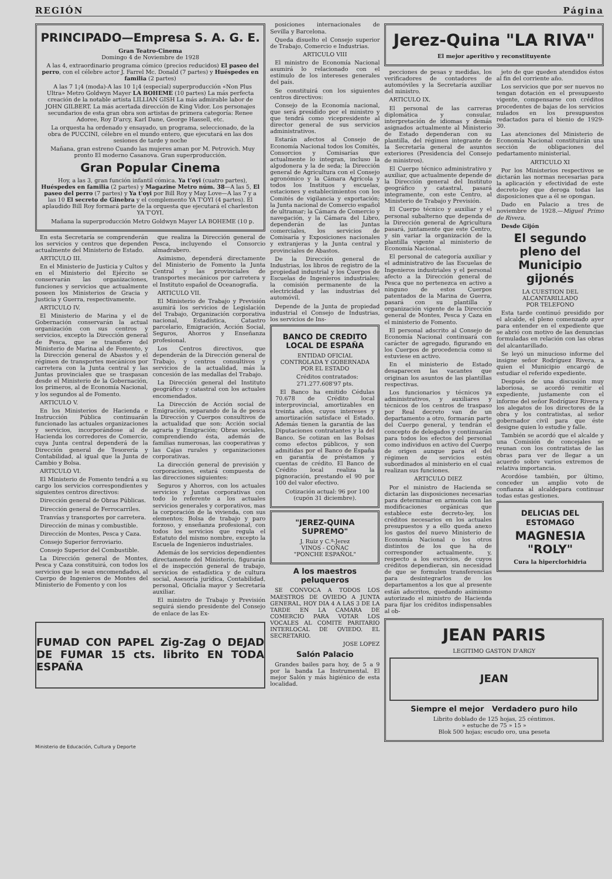REGIÓN Página
PRINCIPADO—Empresa S. A. G. E.
Gran Teatro-Cinema
Domingo 4 de Noviembre de 1928
A las 4, extraordinario programa cómico (precios reducidos) El paseo del perro, con el célebre actor J. Farrel Mc. Donald (7 partes) y Huéspedes en familia (2 partes)
A las 7 1¡4 (moda)-A las 10 1¡4 (especial) superproducción «Non Plus Ultra» Metro Goldwyn Mayer LA BOHEME (10 partes) La más perfecta creación de la notable artista LILLIAN GISH La más admirable labor de JOHN GILBERT. La más acertada dirección de King Vidor. Los personajes secundarios de esta gran obra son artistas de primera categoría: Renee Adoree, Roy D'arcy, Karl Dane, George Hassell, etc.
La orquesta ha ordenado y ensayado, un programa, seleccionado, de la obra de PUCCINI, célebre en el mundo entero, que ejecutará en las dos sesiones de tarde y noche
Mañana, gran estreno Cuando las mujeres aman por M. Petrovich. Muy pronto El moderno Casanova. Gran superproducción.
Gran Popular Cinema
Hoy, a las 3, gran función infantil cómica. Ya t'oyi (cuatro partes), Huéspedes en familia (2 partes) y Magazine Metro núm. 38—A las 5, El paseo del perro (7 partes) y Ya t'oyi por Bill Roy y May Love—A las 7 y a las 10 El secreto de Ginebra y el complemento YA T'OYI (4 partes). El aplaudido Bill Roy formará parte de la orquesta que ejecutará el charleston YA T'OYI.
Mañana la superproducción Metro Goldwyn Mayer LA BOHEME (10 p.
En esta Secretaría se comprenderán los servicios y centros que dependen actualmente del Ministerio de Estado.
ARTICULO III.
En el Ministerio de Justicia y Cultos y en el Ministerio del Ejército se conservarán las organizaciones, funciones y servicios que actualmente poseen los Ministerios de Gracia y Justicia y Guerra, respectivamente.
ARTICULO IV.
El Ministerio de Marina y el de Gobernación conservarán la actual organización con sus centros y servicios, excepto la Dirección general de Pesca, que se transfiere del Ministerio de Marina al de Fomento, y la Dirección general de Abastos y el régimen de transportes mecánicos por carretera con la Junta central y las Juntas provinciales que se traspasan desde el Ministerio de la Gobernación, los primeros, al de Economía Nacional, y los segundos al de Fomento.
ARTICULO V.
En los Ministerios de Hacienda e Instrucción Pública continuarán funcionado las actuales organizaciones y servicios, incorporándose al de Hacienda los corredores de Comercio, cuya Junta central dependerá de la Dirección general de Tesorería y Contabilidad, al igual que la Junta de Cambio y Bolsa.
ARTICULO VI.
El Ministerio de Fomento tendrá a su cargo los servicios correspondientes y siguientes centros directivos:
Dirección general de Obras Públicas.
Dirección general de Ferrocarriles.
Tranvías y transportes por carretera.
Dirección de minas y combustible.
Dirección de Montes, Pesca y Caza.
Consejo Superior ferroviario.
Consejo Superior del Combustible.
La Dirección general de Montes, Pesca y Caza constituirá, con todos los servicios que le sean encomendados, al Cuerpo de Ingenieros de Montes del Ministerio de Fomento y con los
que realiza la Dirección general de Pesca, incluyendo el Consorcio almadrabero.
Asimismo, dependerá directamente del Ministerio de Fomento la Junta Central y las provinciales de transportes mecánicos por carretera y el Instituto español de Oceanografía.
ARTICULO VII.
El Ministerio de Trabajo y Previsión asumirá los servicios de Legislación del Trabajo, Organización corporativa nacional, Estadística, Catastro parcelario, Emigración, Acción Social, Seguros, Ahorros y Enseñanza profesional.
Los Centros directivos, que dependerán de la Dirección general de Trabajo, y centros consultivos y servicios de la actualidad, más la concesión de las medallas del Trabajo.
La Dirección general del Instituto geográfico y catastral con los actuales encomendados.
La Dirección de Acción social de Emigración, separando de la de pesca la Dirección y Cuerpos consultivos de la actualidad que son: Acción social agraria y Emigración; Obras sociales, comprendiendo ésta, además de familias numerosas, las cooperativas y las Cajas rurales y organizaciones corporativas.
La dirección general de previsión y corporaciones, estará compuesta de las direcciones siguientes:
Seguros y Ahorros, con los actuales servicios y Juntas corporativas con todo lo referente a los actuales servicios generales y corporativos, mas la corporación de la vivienda, con sus elementos; Bolsa de trabajo y paro forzoso, y enseñanza profesional, con todos los servicios que regula el Estatuto del mismo nombre, excepto la Escuela de Ingenieros industriales.
Además de los servicios dependientes directamente del Ministerio, figurarán el de inspección general de trabajo, servicios de estadística y de cultura social, Asesoría jurídica, Contabilidad, personal, Oficialía mayor y Secretaría auxiliar.
El ministro de Trabajo y Previsión seguirá siendo presidente del Consejo de enlace de las Ex-
FUMAD CON PAPEL Zig-Zag O DEJAD DE FUMAR 15 cts. librito EN TODA ESPAÑA
posiciones internacionales de Sevilla y Barcelona.
Queda disuelto el Consejo superior de Trabajo, Comercio e Industrias.
ARTICULO VIII
El ministro de Economía Nacional asumirá lo relacionado con el estímulo de los intereses generales del país.
Se constituirá con los siguientes centros directivos:
Consejo de la Economía nacional, que será presidido por el ministro y que tendrá como vicepresidente al director general de sus servicios administrativos.
Estarán afectos al Consejo de Economía Nacional todos los Comités, Consorcios y Comisarías que actualmente lo integran, incluso la algodonera y la de seda; la Dirección general de Agricultura con el Consejo agronómico y la Cámara Agrícola y todos los Instituos y escuelas, estaciones y establecimientos con los Comités de vigilancia y exportación; la Junta nacional de Comercio español de ultramar; la Cámara de Comercio y navegación, y la Cámara del Libro, dependerán de las Juntas comerciales, los servicios de Comisaría y Exposiciones nacionales y extranjeras y la Junta central y provinciales de Abastos.
De la Dirección general de Industrias, los libros de registro de la propiedad industrial y los Cuerpos de Escuelas de Ingenieros industriales; la comisión permanente de la electricidad y las industrias del automóvil.
Depende de la Junta de propiedad industrial el Consejo de Industrias, los servicios de Ins-
BANCO DE CREDITO LOCAL DE ESPAÑA
ENTIDAD OFICIAL CONTROLADA Y GOBERNADA POR EL ESTADO
Créditos contratados: 271.277.608'97 pts.
El Banco ha emitido Cédulas 70.678 de Crédito local interprovincial, amortizables en treinta años, cuyos intereses y amortización satisface el Estado. Además tienen la garantía de las Diputaciones contratantes y la del Banco. Se cotizan en las Bolsas como efectos públicos, y son admitidas por el Banco de España en garantía de préstamos y cuentas de crédito. El Banco de Crédito local realiza la pignoración, prestando el 90 por 100 del valor efectivo.
Cotización actual: 96 por 100 (cupón 31 diciembre).
"JEREZ-QUINA SUPREMO"
J. Ruiz y C.ª-Jerez
VINOS - COÑAC
"PONCHE ESPAÑOL"
A los maestros peluqueros
SE CONVOCA A TODOS LOS MAESTROS DE OVIEDO A JUNTA GENERAL, HOY DIA 4 A LAS 3 DE LA TARDE EN LA CAMARA DE COMERCIO PARA VOTAR LOS VOCALES AL COMITE PARITARIO INTERLOCAL DE OVIEDO. EL SECRETARIO.
JOSE LOPEZ
Salón Palacio
Grandes bailes para hoy, de 5 a 9 por la banda La Instrumental. El mejor Salón y más higiénico de esta localidad.
Jerez-Quina "LA RIVA"
El mejor aperitivo y reconstituyente
pecciones de pesas y medidas, los verificadores de contadores de automóviles y la Secretaría auxiliar del ministro.
ARTICULO IX.
El personal de las carreras diplomática y consular, interpretación de idiomas y demás asignados actualmente al Ministerio de Estado dependeran con su plantilla, del régimen integrante de la Secretaría general de asuntos exteriores (Presidencia del Consejo de ministros).
El Cuerpo técnico administrativo y auxiliar, que actualmente depende de la Dirección general del Instituto geográfico y catastral, pasará integramente, con este Centro, al Ministerio de Trabajo y Previsión.
El Cuerpo técnico y auxiliar y el personal subalterno que dependa de la Dirección general de Agricultura pasará, juntamente que este Centro, y sin variar la organización de la plantilla vigente al ministerio de Economía Nacional.
El personal de categoría auxiliar y el administrativo de las Escuelas de Ingenieros industriales y el personal afecto a la Dirección general de Pesca que no pertenezca en activo a ninguno de estos Cuerpos patentados de la Marina de Guerra, pasará con su plantilla y organización vigente de la Dirección general de Montes, Pesca y Caza en el ministerio de Fomento.
El personal adscrito al Consejo de Economía Nacional continuará con carácter de agregado, figurando en los Cuerpos de procedencia como si estuviese en activo.
En el ministerio de Estado desaparecen las vacantes que originan los asuntos de las plantillas respectivas.
Los funcionarios y técnicos ya administrativos, y auxiliares y técnicos de los centros de traspaso por Real decreto van de un departamento a otro, formarán parte del Cuerpo general, y tendrán el concepto de delegados y continuarán para todos los efectos del personal como individuos en activo del Cuerpo de origen aunque para el del régimen de servicios estén subordinados al ministerio en el cual realizan sus funciones.
ARTICULO DIEZ
Por el ministro de Hacienda se dictarán las disposiciones necesarias para determinar en armonía con las modificaciones orgánicas que establece este decreto-ley, los créditos necesarios en los actuales presupuestos y a ello queda anexo los gastos del nuevo Ministerio de Economía Nacional o los otros distintos de los que ha de corresponder actualmente, y, respecto a los esrvicios, de cuyos créditos dependieran, sin necesidad de que se formulen transferencias para desintegrarlos de los departamentos a los que al presente están adscritos, quedando asimismo autorizado el ministro de Hacienda para fijar los créditos indispensables al ob-
jeto de que queden atendidos éstos al fin del corriente año.
Los servicios que por ser nuevos no tengan dotación en el presupuesto vigente, compensarse con créditos procedentes de bajas de los servicios nulados en los presupuestos redactados para el bienio de 1929-30.
Las atenciones del Ministerio de Economía Nacional constituirán una sección de obligaciones del pedartamento ministerial.
ARTICULO XI
Por los Ministerios respectivos se dictarán las normas necesarias para la aplicación y efectividad de este decreto-ley que deroga todas las disposiciones que a él se opongan.
Dado en Palacio a tres de noviembre de 1928.—Miguel Primo de Rivera.
Desde Gijón
El segundo pleno del Municipio gijonés
LA CUESTION DEL ALCANTARILLADO
POR TELEFONO
Esta tarde continuó presidido por el alcalde, el pleno comenzado ayer para entender en el expediente que se abrió con motivo de las denuncias formuladas en relación con las obras del alcantarillado.
Se leyó un minucioso informe del insigne señor Rodríguez Rivera, a quien el Municipio encargó de estudiar el referido expediente.
Después de una discusión muy laboriosa, se acordó remitir el expediente, justamente con el informe del señor Rodríguez Rivera y los alegatos de los directores de la obra y los contratistas, al señor gobernador civil para que éste designe quien lo estudie y falle.
También se acordó que el alcalde y una Comisión de concejales se reunan con los contratistas de las obras para ver de llegar a un acuerdo sobre varios extremos de relativa importancia.
Acordóse también, por último, conceder un amplio voto de confianza al alcaldepara continuar todas estas gestiones.
DELICIAS DEL ESTOMAGO
MAGNESIA "ROLY"
Cura la hiperclorhidria
JEAN PARIS
LEGITIMO GASTON D'ARGY
JEAN
Siempre el mejor Verdadero puro hilo
Librito doblado de 125 hojas, 25 céntimos.
» estuche de 75 » 15 »
Blok 500 hojas; escudo oro, una peseta
Ministerio de Educación, Cultura y Deporte